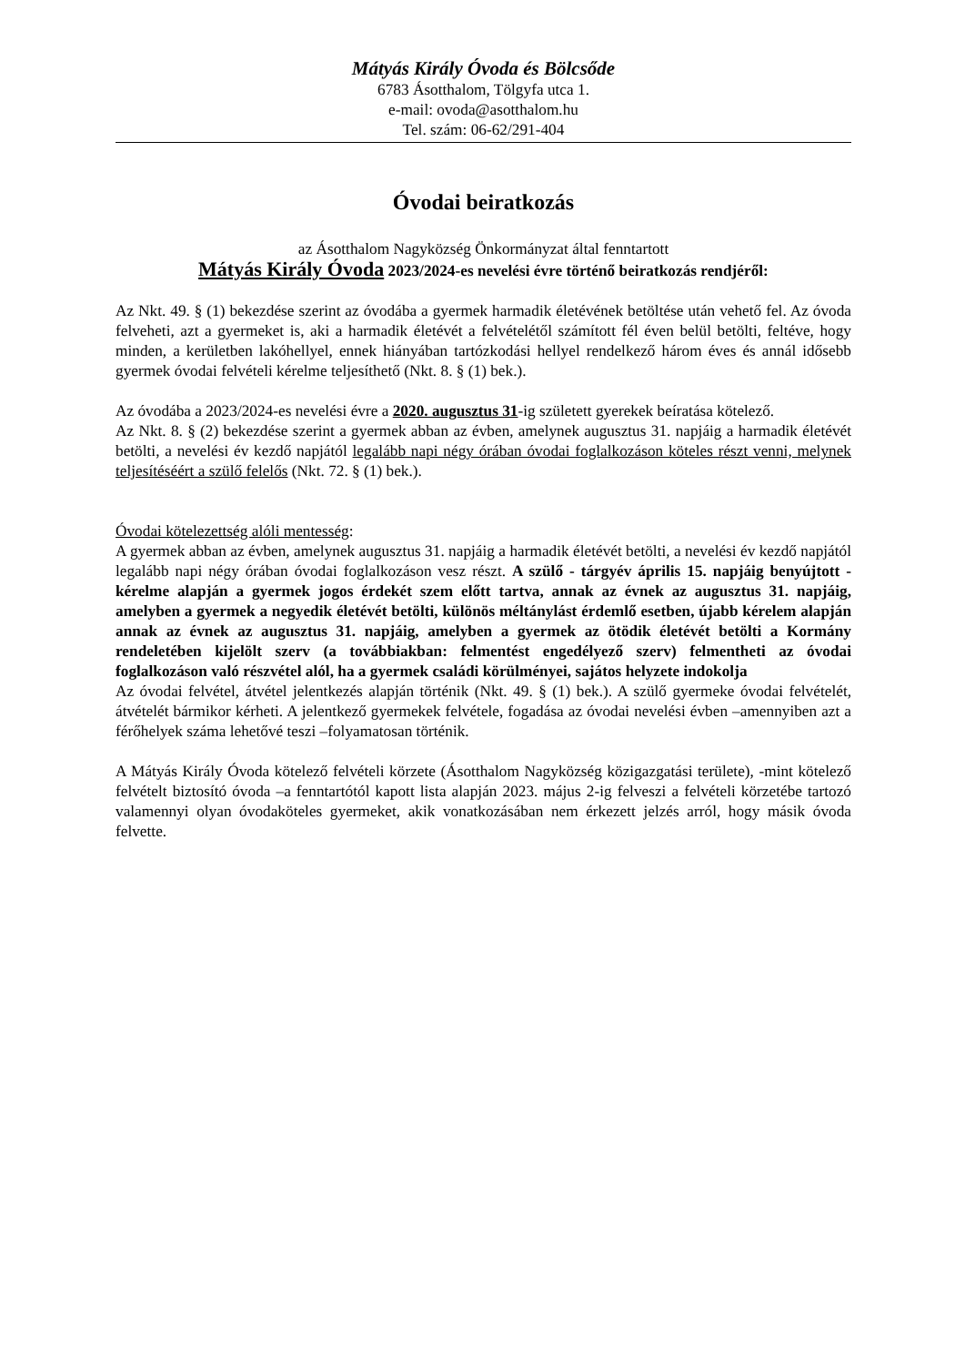Mátyás Király Óvoda és Bölcsőde
6783 Ásotthalom, Tölgyfa utca 1.
e-mail: ovoda@asotthalom.hu
Tel. szám: 06-62/291-404
Óvodai beiratkozás
az Ásotthalom Nagyközség Önkormányzat által fenntartott
Mátyás Király Óvoda 2023/2024-es nevelési évre történő beiratkozás rendjéről:
Az Nkt. 49. § (1) bekezdése szerint az óvodába a gyermek harmadik életévének betöltése után vehető fel. Az óvoda felveheti, azt a gyermeket is, aki a harmadik életévét a felvételétől számított fél éven belül betölti, feltéve, hogy minden, a kerületben lakóhellyel, ennek hiányában tartózkodási hellyel rendelkező három éves és annál idősebb gyermek óvodai felvételi kérelme teljesíthető (Nkt. 8. § (1) bek.).
Az óvodába a 2023/2024-es nevelési évre a 2020. augusztus 31-ig született gyerekek beíratása kötelező.
Az Nkt. 8. § (2) bekezdése szerint a gyermek abban az évben, amelynek augusztus 31. napjáig a harmadik életévét betölti, a nevelési év kezdő napjától legalább napi négy órában óvodai foglalkozáson köteles részt venni, melynek teljesítéséért a szülő felelős (Nkt. 72. § (1) bek.).
Óvodai kötelezettség alóli mentesség:
A gyermek abban az évben, amelynek augusztus 31. napjáig a harmadik életévét betölti, a nevelési év kezdő napjától legalább napi négy órában óvodai foglalkozáson vesz részt. A szülő - tárgyév április 15. napjáig benyújtott - kérelme alapján a gyermek jogos érdekét szem előtt tartva, annak az évnek az augusztus 31. napjáig, amelyben a gyermek a negyedik életévét betölti, különös méltánylást érdemlő esetben, újabb kérelem alapján annak az évnek az augusztus 31. napjáig, amelyben a gyermek az ötödik életévét betölti a Kormány rendeletében kijelölt szerv (a továbbiakban: felmentést engedélyező szerv) felmentheti az óvodai foglalkozáson való részvétel alól, ha a gyermek családi körülményei, sajátos helyzete indokolja
Az óvodai felvétel, átvétel jelentkezés alapján történik (Nkt. 49. § (1) bek.). A szülő gyermeke óvodai felvételét, átvételét bármikor kérheti. A jelentkező gyermekek felvétele, fogadása az óvodai nevelési évben –amennyiben azt a férőhelyek száma lehetővé teszi –folyamatosan történik.
A Mátyás Király Óvoda kötelező felvételi körzete (Ásotthalom Nagyközség közigazgatási területe), -mint kötelező felvételt biztosító óvoda –a fenntartótól kapott lista alapján 2023. május 2-ig felveszi a felvételi körzetébe tartozó valamennyi olyan óvodaköteles gyermeket, akik vonatkozásában nem érkezett jelzés arról, hogy másik óvoda felvette.